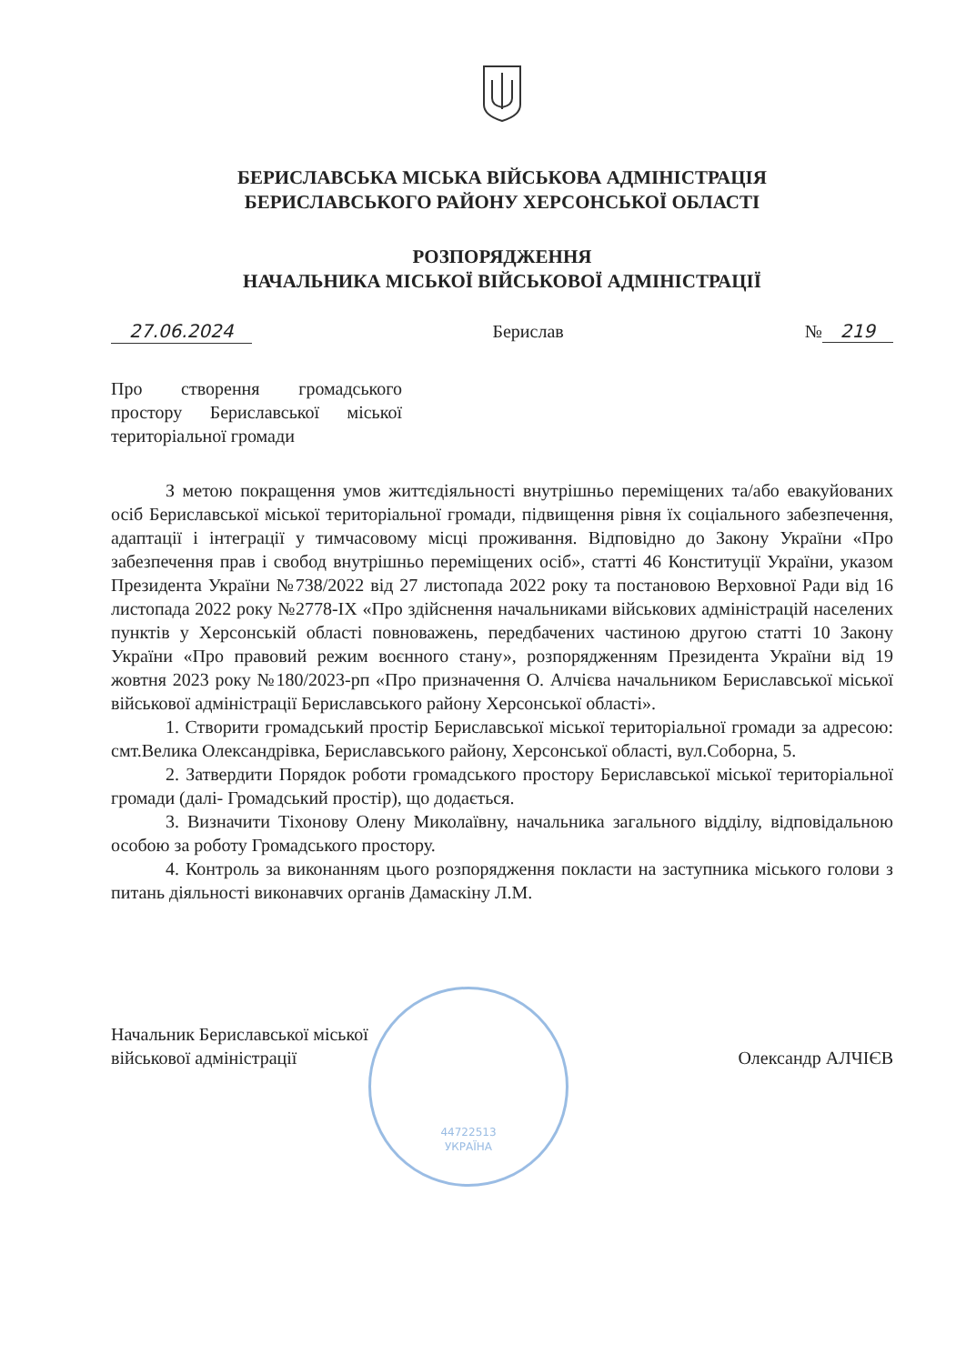БЕРИСЛАВСЬКА МІСЬКА ВІЙСЬКОВА АДМІНІСТРАЦІЯ
БЕРИСЛАВСЬКОГО РАЙОНУ ХЕРСОНСЬКОЇ ОБЛАСТІ
РОЗПОРЯДЖЕННЯ
НАЧАЛЬНИКА МІСЬКОЇ ВІЙСЬКОВОЇ АДМІНІСТРАЦІЇ
27.06.2024 Берислав № 219
Про створення громадського простору Бериславської міської територіальної громади
З метою покращення умов життєдіяльності внутрішньо переміщених та/або евакуйованих осіб Бериславської міської територіальної громади, підвищення рівня їх соціального забезпечення, адаптації і інтеграції у тимчасовому місці проживання. Відповідно до Закону України «Про забезпечення прав і свобод внутрішньо переміщених осіб», статті 46 Конституції України, указом Президента України №738/2022 від 27 листопада 2022 року та постановою Верховної Ради від 16 листопада 2022 року №2778-IX «Про здійснення начальниками військових адміністрацій населених пунктів у Херсонській області повноважень, передбачених частиною другою статті 10 Закону України «Про правовий режим воєнного стану», розпорядженням Президента України від 19 жовтня 2023 року №180/2023-рп «Про призначення О. Алчієва начальником Бериславської міської військової адміністрації Бериславського району Херсонської області».
1. Створити громадський простір Бериславської міської територіальної громади за адресою: смт.Велика Олександрівка, Бериславського району, Херсонської області, вул.Соборна, 5.
2. Затвердити Порядок роботи громадського простору Бериславської міської територіальної громади (далі- Громадський простір), що додається.
3. Визначити Тіхонову Олену Миколаївну, начальника загального відділу, відповідальною особою за роботу Громадського простору.
4. Контроль за виконанням цього розпорядження покласти на заступника міського голови з питань діяльності виконавчих органів Дамаскіну Л.М.
Начальник Бериславської міської
військової адміністрації
Олександр АЛЧІЄВ
44722513
УКРАЇНА